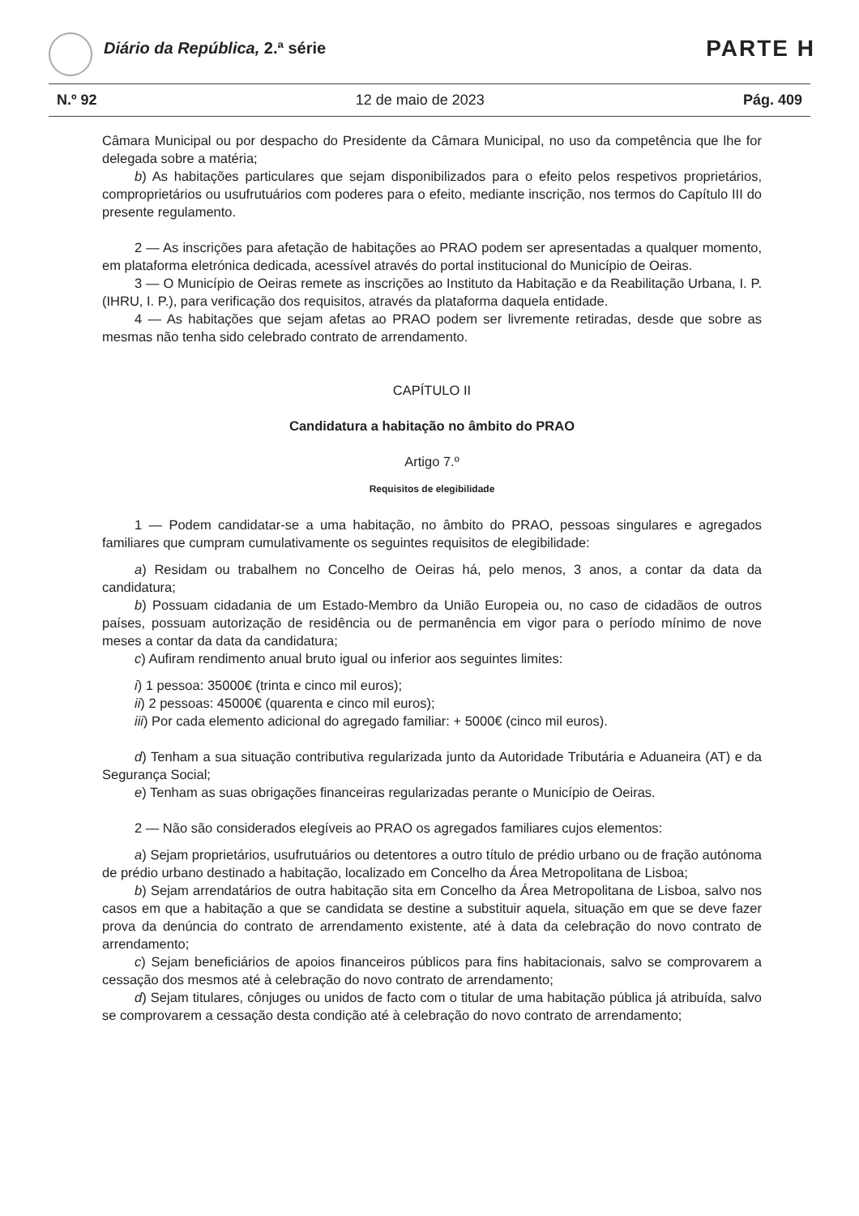Diário da República, 2.ª série PARTE H
N.º 92 12 de maio de 2023 Pág. 409
Câmara Municipal ou por despacho do Presidente da Câmara Municipal, no uso da competência que lhe for delegada sobre a matéria;
b) As habitações particulares que sejam disponibilizados para o efeito pelos respetivos proprietários, comproprietários ou usufrutuários com poderes para o efeito, mediante inscrição, nos termos do Capítulo III do presente regulamento.
2 — As inscrições para afetação de habitações ao PRAO podem ser apresentadas a qualquer momento, em plataforma eletrónica dedicada, acessível através do portal institucional do Município de Oeiras.
3 — O Município de Oeiras remete as inscrições ao Instituto da Habitação e da Reabilitação Urbana, I. P. (IHRU, I. P.), para verificação dos requisitos, através da plataforma daquela entidade.
4 — As habitações que sejam afetas ao PRAO podem ser livremente retiradas, desde que sobre as mesmas não tenha sido celebrado contrato de arrendamento.
CAPÍTULO II
Candidatura a habitação no âmbito do PRAO
Artigo 7.º
Requisitos de elegibilidade
1 — Podem candidatar-se a uma habitação, no âmbito do PRAO, pessoas singulares e agregados familiares que cumpram cumulativamente os seguintes requisitos de elegibilidade:
a) Residam ou trabalhem no Concelho de Oeiras há, pelo menos, 3 anos, a contar da data da candidatura;
b) Possuam cidadania de um Estado-Membro da União Europeia ou, no caso de cidadãos de outros países, possuam autorização de residência ou de permanência em vigor para o período mínimo de nove meses a contar da data da candidatura;
c) Aufiram rendimento anual bruto igual ou inferior aos seguintes limites:
i) 1 pessoa: 35000€ (trinta e cinco mil euros);
ii) 2 pessoas: 45000€ (quarenta e cinco mil euros);
iii) Por cada elemento adicional do agregado familiar: + 5000€ (cinco mil euros).
d) Tenham a sua situação contributiva regularizada junto da Autoridade Tributária e Aduaneira (AT) e da Segurança Social;
e) Tenham as suas obrigações financeiras regularizadas perante o Município de Oeiras.
2 — Não são considerados elegíveis ao PRAO os agregados familiares cujos elementos:
a) Sejam proprietários, usufrutuários ou detentores a outro título de prédio urbano ou de fração autónoma de prédio urbano destinado a habitação, localizado em Concelho da Área Metropolitana de Lisboa;
b) Sejam arrendatários de outra habitação sita em Concelho da Área Metropolitana de Lisboa, salvo nos casos em que a habitação a que se candidata se destine a substituir aquela, situação em que se deve fazer prova da denúncia do contrato de arrendamento existente, até à data da celebração do novo contrato de arrendamento;
c) Sejam beneficiários de apoios financeiros públicos para fins habitacionais, salvo se comprovarem a cessação dos mesmos até à celebração do novo contrato de arrendamento;
d) Sejam titulares, cônjuges ou unidos de facto com o titular de uma habitação pública já atribuída, salvo se comprovarem a cessação desta condição até à celebração do novo contrato de arrendamento;